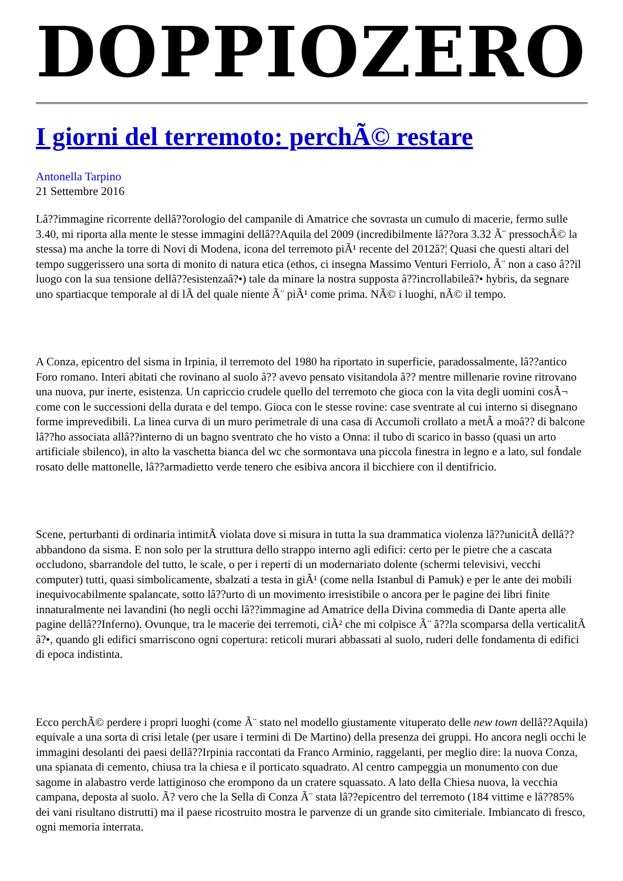DOPPIOZERO
I giorni del terremoto: perchÃ© restare
Antonella Tarpino
21 Settembre 2016
Lâ??immagine ricorrente dellâ??orologio del campanile di Amatrice che sovrasta un cumulo di macerie, fermo sulle 3.40, mi riporta alla mente le stesse immagini dellâ??Aquila del 2009 (incredibilmente lâ??ora 3.32 Ã¨ pressochÃ© la stessa) ma anche la torre di Novi di Modena, icona del terremoto piÃ¹ recente del 2012â?¦ Quasi che questi altari del tempo suggerissero una sorta di monito di natura etica (ethos, ci insegna Massimo Venturi Ferriolo, Ã¨ non a caso â??il luogo con la sua tensione dellâ??esistenzaâ?•) tale da minare la nostra supposta â??incrollabileâ?• hybris, da segnare uno spartiacque temporale al di lÃ del quale niente Ã¨ piÃ¹ come prima. NÃ© i luoghi, nÃ© il tempo.
A Conza, epicentro del sisma in Irpinia, il terremoto del 1980 ha riportato in superficie, paradossalmente, lâ??antico Foro romano. Interi abitati che rovinano al suolo â?? avevo pensato visitandola â?? mentre millenarie rovine ritrovano una nuova, pur inerte, esistenza. Un capriccio crudele quello del terremoto che gioca con la vita degli uomini cosÃ¬ come con le successioni della durata e del tempo. Gioca con le stesse rovine: case sventrate al cui interno si disegnano forme imprevedibili. La linea curva di un muro perimetrale di una casa di Accumoli crollato a metÃ a moâ?? di balcone lâ??ho associata allâ??interno di un bagno sventrato che ho visto a Onna: il tubo di scarico in basso (quasi un arto artificiale sbilenco), in alto la vaschetta bianca del wc che sormontava una piccola finestra in legno e a lato, sul fondale rosato delle mattonelle, lâ??armadietto verde tenero che esibiva ancora il bicchiere con il dentifricio.
Scene, perturbanti di ordinaria intimitÃ violata dove si misura in tutta la sua drammatica violenza lâ??unicitÃ dellâ??abbandono da sisma. E non solo per la struttura dello strappo interno agli edifici: certo per le pietre che a cascata occludono, sbarrandole del tutto, le scale, o per i reperti di un modernariato dolente (schermi televisivi, vecchi computer) tutti, quasi simbolicamente, sbalzati a testa in giÃ¹ (come nella Istanbul di Pamuk) e per le ante dei mobili inequivocabilmente spalancate, sotto lâ??urto di un movimento irresistibile o ancora per le pagine dei libri finite innaturalmente nei lavandini (ho negli occhi lâ??immagine ad Amatrice della Divina commedia di Dante aperta alle pagine dellâ??Inferno). Ovunque, tra le macerie dei terremoti, ciÃ² che mi colpisce Ã¨ â??la scomparsa della verticalitÃ â?•, quando gli edifici smarriscono ogni copertura: reticoli murari abbassati al suolo, ruderi delle fondamenta di edifici di epoca indistinta.
Ecco perchÃ© perdere i propri luoghi (come Ã¨ stato nel modello giustamente vituperato delle new town dellâ??Aquila) equivale a una sorta di crisi letale (per usare i termini di De Martino) della presenza dei gruppi. Ho ancora negli occhi le immagini desolanti dei paesi dellâ??Irpinia raccontati da Franco Arminio, raggelanti, per meglio dire: la nuova Conza, una spianata di cemento, chiusa tra la chiesa e il porticato squadrato. Al centro campeggia un monumento con due sagome in alabastro verde lattiginoso che erompono da un cratere squassato. A lato della Chiesa nuova, la vecchia campana, deposta al suolo. Ã? vero che la Sella di Conza Ã¨ stata lâ??epicentro del terremoto (184 vittime e lâ??85% dei vani risultano distrutti) ma il paese ricostruito mostra le parvenze di un grande sito cimiteriale. Imbiancato di fresco, ogni memoria interrata.